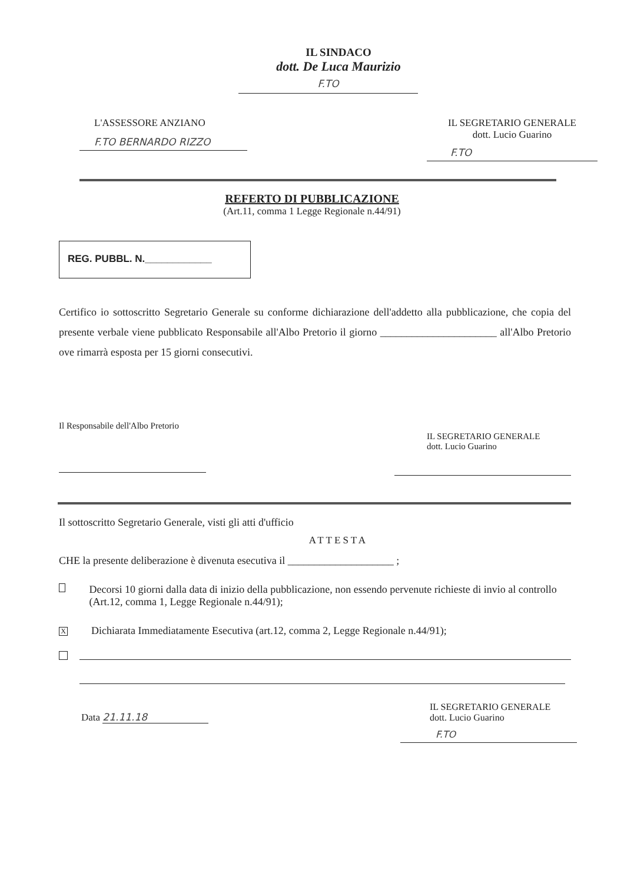IL SINDACO
dott. De Luca Maurizio
F.TO
L'ASSESSORE ANZIANO
F.TO BERNARDO RIZZO
IL SEGRETARIO GENERALE
dott. Lucio Guarino
F.TO
REFERTO DI PUBBLICAZIONE
(Art.11, comma 1 Legge Regionale n.44/91)
REG. PUBBL. N.____________
Certifico io sottoscritto Segretario Generale su conforme dichiarazione dell'addetto alla pubblicazione, che copia del presente verbale viene pubblicato Responsabile all'Albo Pretorio il giorno ______________________ all'Albo Pretorio ove rimarrà esposta per 15 giorni consecutivi.
Il Responsabile dell'Albo Pretorio
IL SEGRETARIO GENERALE
dott. Lucio Guarino
Il sottoscritto Segretario Generale, visti gli atti d'ufficio
ATTESTA
CHE la presente deliberazione è divenuta esecutiva il ____________________ ;
Decorsi 10 giorni dalla data di inizio della pubblicazione, non essendo pervenute richieste di invio al controllo (Art.12, comma 1, Legge Regionale n.44/91);
X Dichiarata Immediatamente Esecutiva (art.12, comma 2, Legge Regionale n.44/91);
Data 21.11.18
IL SEGRETARIO GENERALE
dott. Lucio Guarino
F.TO